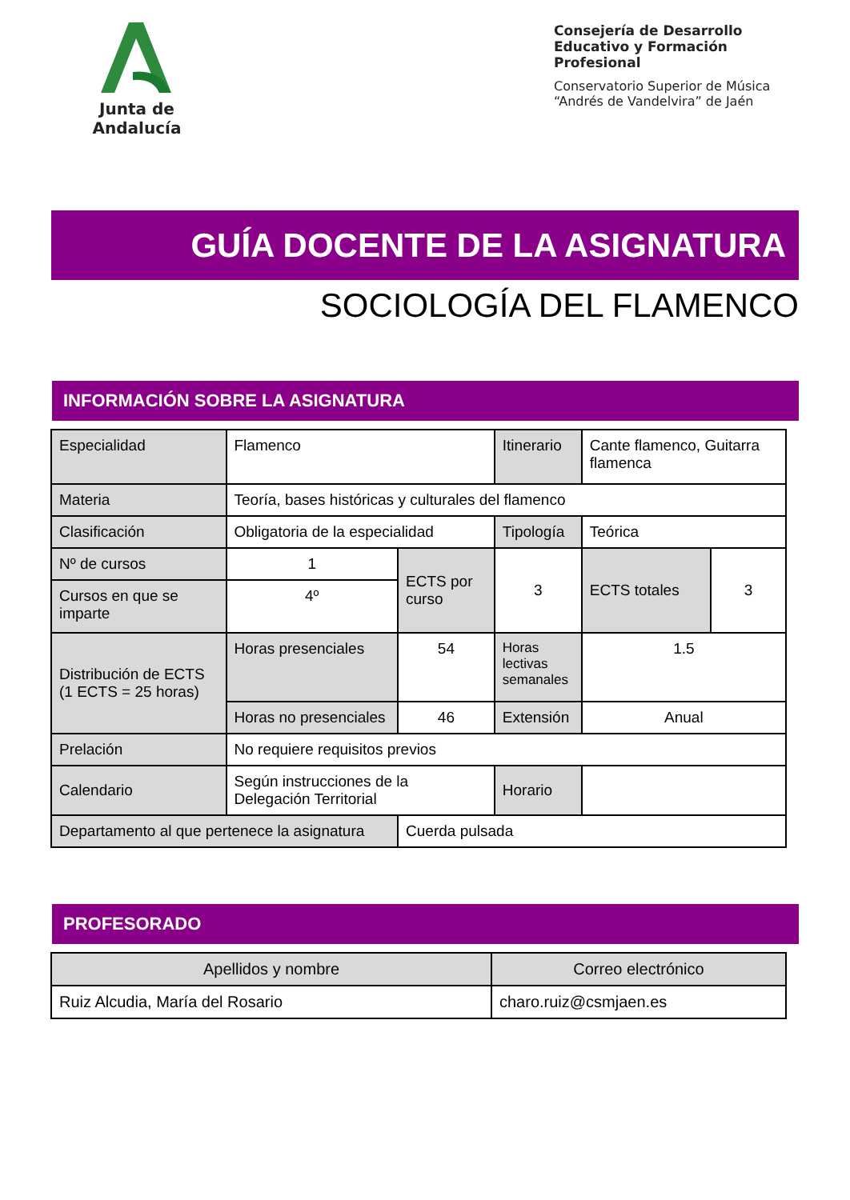Junta de Andalucía
Consejería de Desarrollo Educativo y Formación Profesional
Conservatorio Superior de Música “Andrés de Vandelvira” de Jaén
GUÍA DOCENTE DE LA ASIGNATURA
SOCIOLOGÍA DEL FLAMENCO
INFORMACIÓN SOBRE LA ASIGNATURA
| Especialidad | Flamenco | | Itinerario | Cante flamenco, Guitarra flamenca | |
| Materia | Teoría, bases históricas y culturales del flamenco | | | | |
| Clasificación | Obligatoria de la especialidad | | Tipología | Teórica | |
| Nº de cursos | 1 | ECTS por curso | 3 | ECTS totales | 3 |
| Cursos en que se imparte | 4º | | | | |
| Distribución de ECTS (1 ECTS = 25 horas) | Horas presenciales | 54 | Horas lectivas semanales | 1.5 | |
| | Horas no presenciales | 46 | Extensión | Anual | |
| Prelación | No requiere requisitos previos | | | | |
| Calendario | Según instrucciones de la Delegación Territorial | | Horario | | |
| Departamento al que pertenece la asignatura | | Cuerda pulsada | | | |
PROFESORADO
| Apellidos y nombre | Correo electrónico |
| --- | --- |
| Ruiz Alcudia, María del Rosario | charo.ruiz@csmjaen.es |